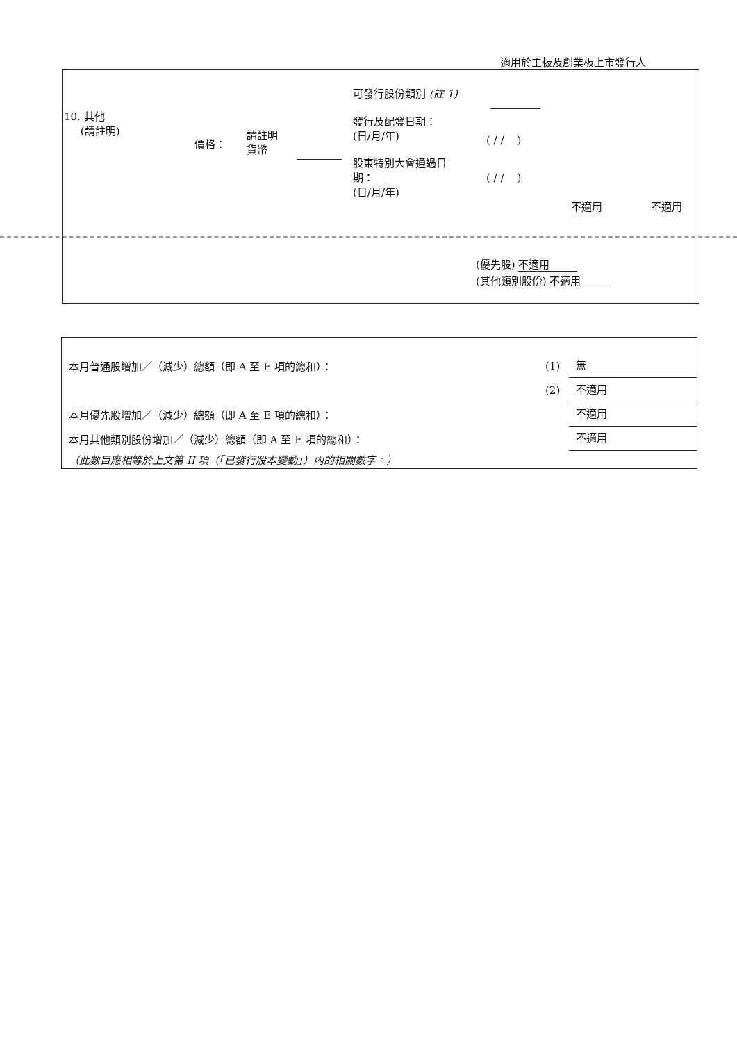適用於主板及創業板上市發行人
10. 其他
(請註明)
價格：
請註明
貨幣
可發行股份類別 (註 1)
發行及配發日期：
(日/月/年)
( / / )
股東特別大會通過日
期：
(日/月/年)
( / / )
不適用 不適用
(優先股) 不適用
(其他類別股份) 不適用
本月普通股增加／（減少）總額（即 A 至 E 項的總和）： (1) 無
(2) 不適用
本月優先股增加／（減少）總額（即 A 至 E 項的總和）： 不適用
本月其他類別股份增加／（減少）總額（即 A 至 E 項的總和）： 不適用
（此數目應相等於上文第 II 項（「已發行股本變動」）內的相關數字。）